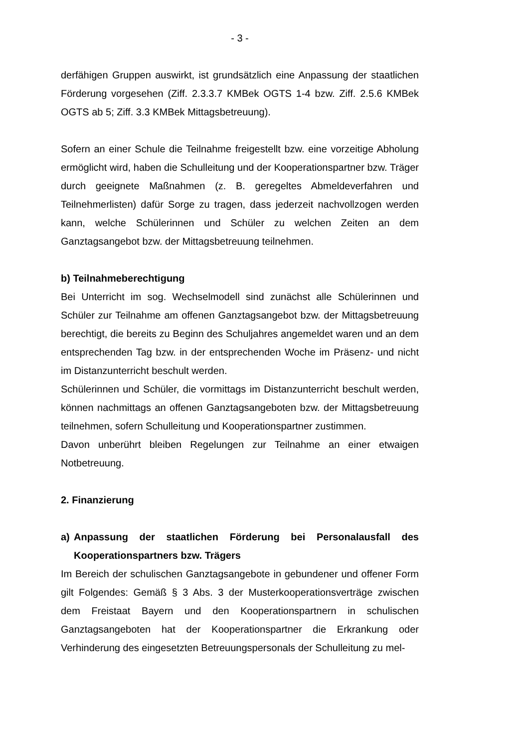- 3 -
derfähigen Gruppen auswirkt, ist grundsätzlich eine Anpassung der staatlichen Förderung vorgesehen (Ziff. 2.3.3.7 KMBek OGTS 1-4 bzw. Ziff. 2.5.6 KMBek OGTS ab 5; Ziff. 3.3 KMBek Mittagsbetreuung).
Sofern an einer Schule die Teilnahme freigestellt bzw. eine vorzeitige Abholung ermöglicht wird, haben die Schulleitung und der Kooperationspartner bzw. Träger durch geeignete Maßnahmen (z. B. geregeltes Abmeldeverfahren und Teilnehmerlisten) dafür Sorge zu tragen, dass jederzeit nachvollzogen werden kann, welche Schülerinnen und Schüler zu welchen Zeiten an dem Ganztagsangebot bzw. der Mittagsbetreuung teilnehmen.
b) Teilnahmeberechtigung
Bei Unterricht im sog. Wechselmodell sind zunächst alle Schülerinnen und Schüler zur Teilnahme am offenen Ganztagsangebot bzw. der Mittagsbetreuung berechtigt, die bereits zu Beginn des Schuljahres angemeldet waren und an dem entsprechenden Tag bzw. in der entsprechenden Woche im Präsenz- und nicht im Distanzunterricht beschult werden.
Schülerinnen und Schüler, die vormittags im Distanzunterricht beschult werden, können nachmittags an offenen Ganztagsangeboten bzw. der Mittagsbetreuung teilnehmen, sofern Schulleitung und Kooperationspartner zustimmen.
Davon unberührt bleiben Regelungen zur Teilnahme an einer etwaigen Notbetreuung.
2. Finanzierung
a) Anpassung der staatlichen Förderung bei Personalausfall des Kooperationspartners bzw. Trägers
Im Bereich der schulischen Ganztagsangebote in gebundener und offener Form gilt Folgendes: Gemäß § 3 Abs. 3 der Musterkooperationsverträge zwischen dem Freistaat Bayern und den Kooperationspartnern in schulischen Ganztagsangeboten hat der Kooperationspartner die Erkrankung oder Verhinderung des eingesetzten Betreuungspersonals der Schulleitung zu mel-